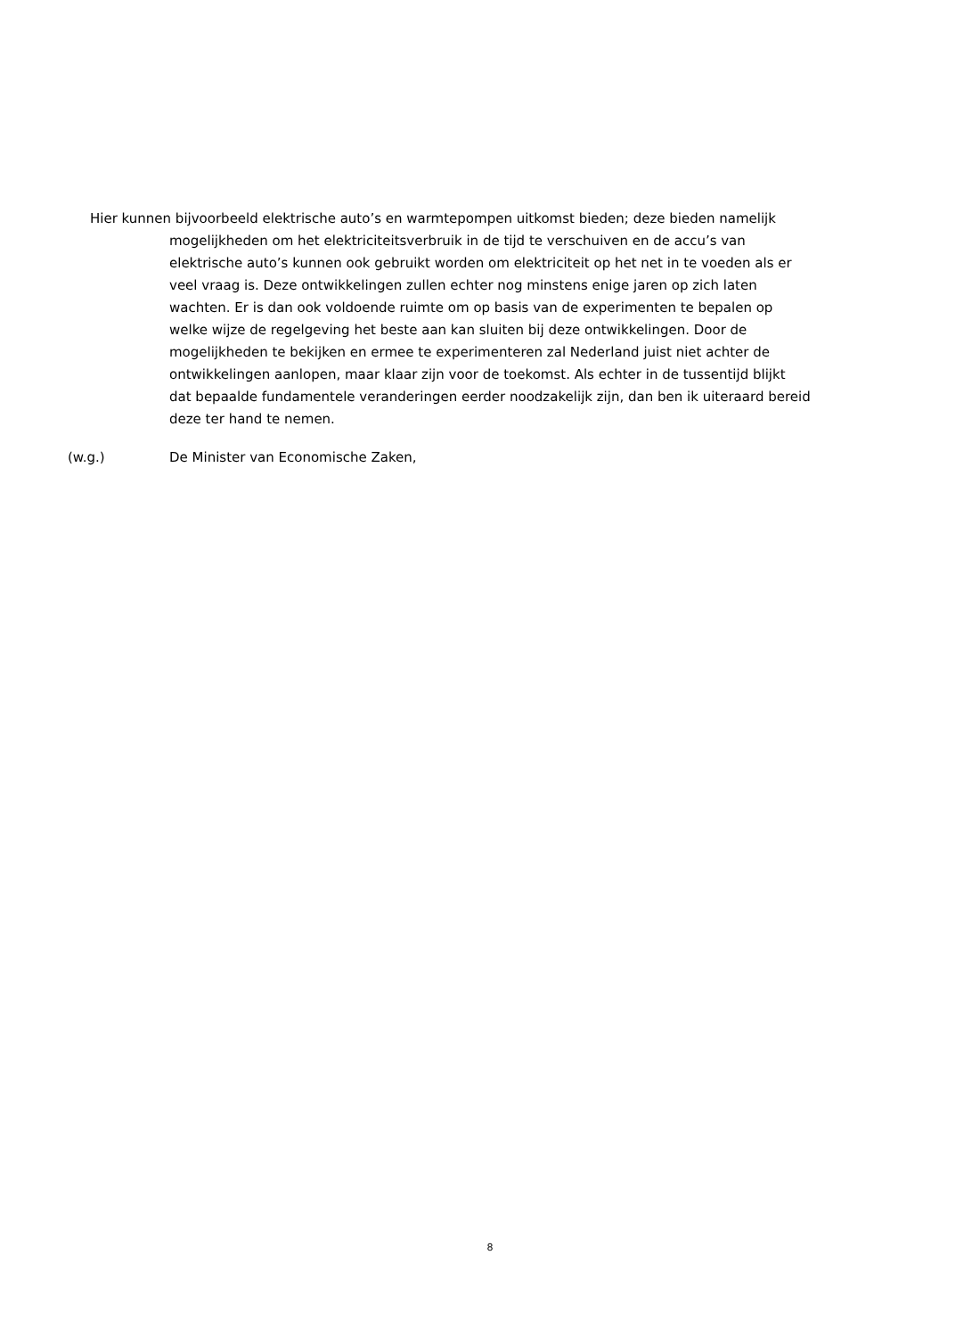Hier kunnen bijvoorbeeld elektrische auto’s en warmtepompen uitkomst bieden; deze bieden namelijk mogelijkheden om het elektriciteitsverbruik in de tijd te verschuiven en de accu’s van elektrische auto’s kunnen ook gebruikt worden om elektriciteit op het net in te voeden als er veel vraag is. Deze ontwikkelingen zullen echter nog minstens enige jaren op zich laten wachten. Er is dan ook voldoende ruimte om op basis van de experimenten te bepalen op welke wijze de regelgeving het beste aan kan sluiten bij deze ontwikkelingen. Door de mogelijkheden te bekijken en ermee te experimenteren zal Nederland juist niet achter de ontwikkelingen aanlopen, maar klaar zijn voor de toekomst. Als echter in de tussentijd blijkt dat bepaalde fundamentele veranderingen eerder noodzakelijk zijn, dan ben ik uiteraard bereid deze ter hand te nemen.
(w.g.) De Minister van Economische Zaken,
8